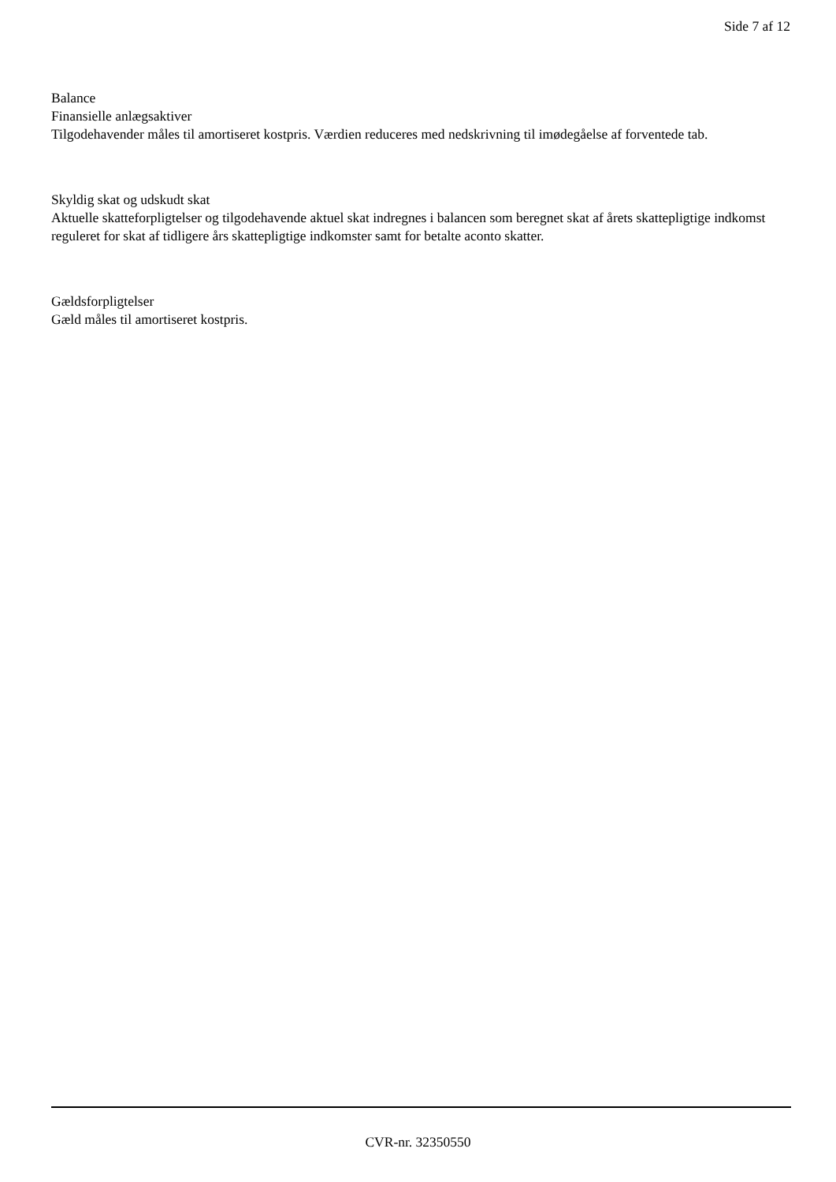Side 7 af 12
Balance
Finansielle anlægsaktiver
Tilgodehavender måles til amortiseret kostpris. Værdien reduceres med nedskrivning til imødegåelse af forventede tab.
Skyldig skat og udskudt skat
Aktuelle skatteforpligtelser og tilgodehavende aktuel skat indregnes i balancen som beregnet skat af årets skattepligtige indkomst reguleret for skat af tidligere års skattepligtige indkomster samt for betalte aconto skatter.
Gældsforpligtelser
Gæld måles til amortiseret kostpris.
CVR-nr. 32350550